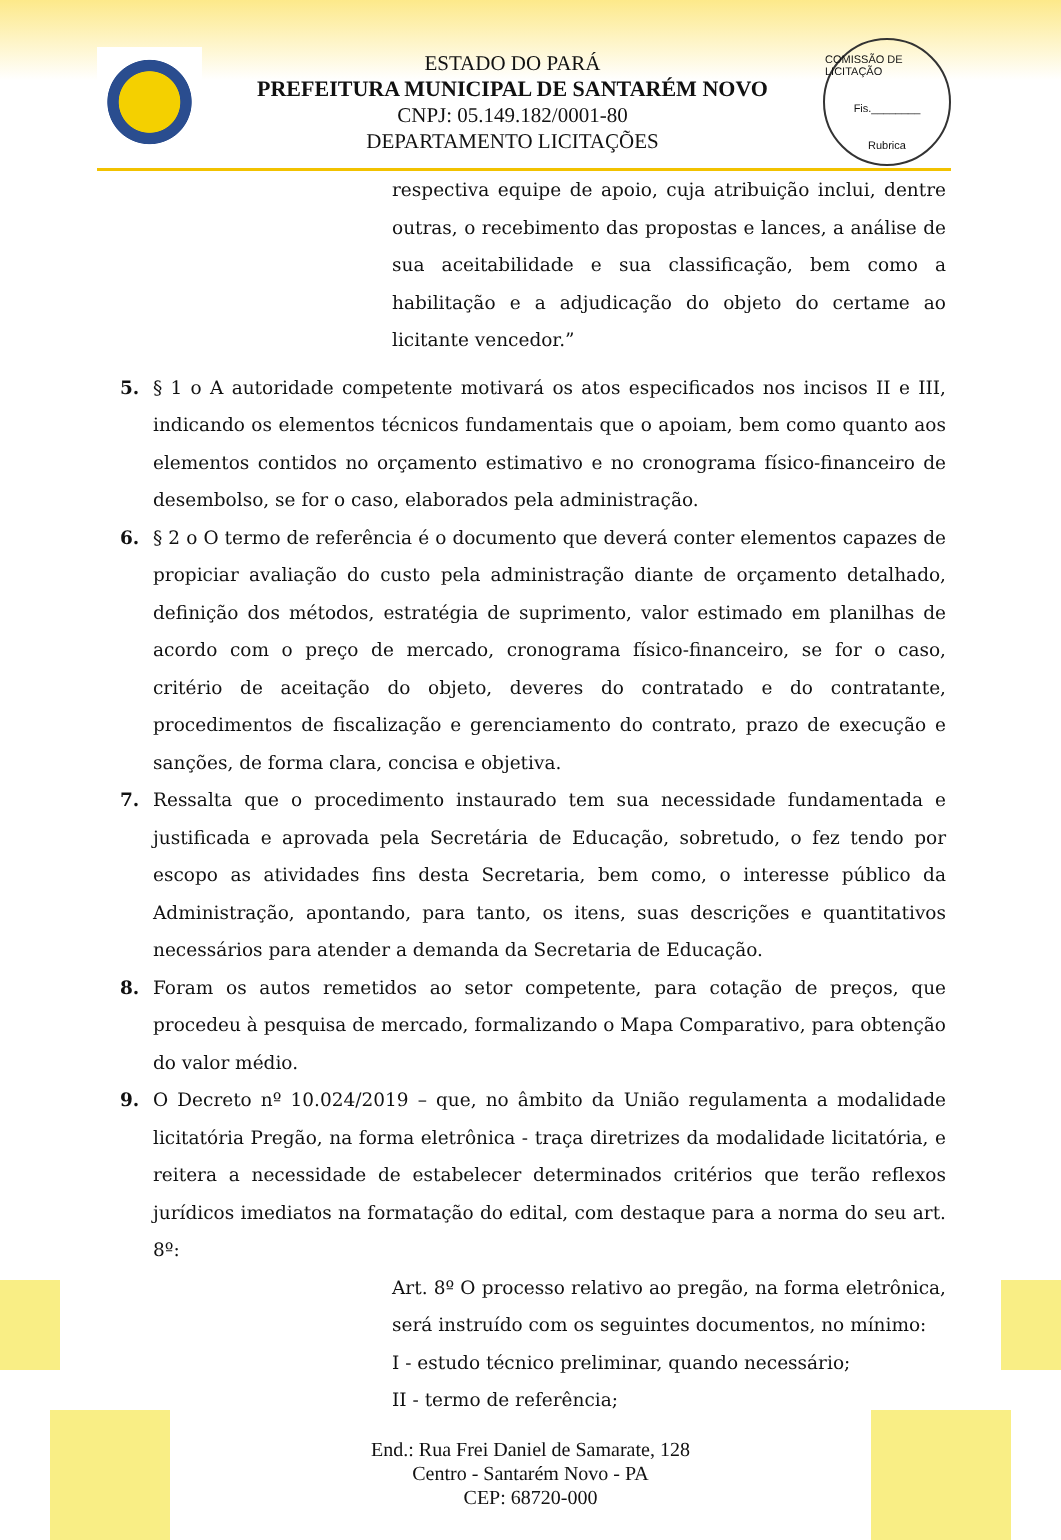ESTADO DO PARÁ
PREFEITURA MUNICIPAL DE SANTARÉM NOVO
CNPJ: 05.149.182/0001-80
DEPARTAMENTO LICITAÇÕES
COMISSÃO DE LICITAÇÃO
Fis.________
Rubrica
respectiva equipe de apoio, cuja atribuição inclui, dentre outras, o recebimento das propostas e lances, a análise de sua aceitabilidade e sua classificação, bem como a habilitação e a adjudicação do objeto do certame ao licitante vencedor.”
5. § 1 o A autoridade competente motivará os atos especificados nos incisos II e III, indicando os elementos técnicos fundamentais que o apoiam, bem como quanto aos elementos contidos no orçamento estimativo e no cronograma físico-financeiro de desembolso, se for o caso, elaborados pela administração.
6. § 2 o O termo de referência é o documento que deverá conter elementos capazes de propiciar avaliação do custo pela administração diante de orçamento detalhado, definição dos métodos, estratégia de suprimento, valor estimado em planilhas de acordo com o preço de mercado, cronograma físico-financeiro, se for o caso, critério de aceitação do objeto, deveres do contratado e do contratante, procedimentos de fiscalização e gerenciamento do contrato, prazo de execução e sanções, de forma clara, concisa e objetiva.
7. Ressalta que o procedimento instaurado tem sua necessidade fundamentada e justificada e aprovada pela Secretária de Educação, sobretudo, o fez tendo por escopo as atividades fins desta Secretaria, bem como, o interesse público da Administração, apontando, para tanto, os itens, suas descrições e quantitativos necessários para atender a demanda da Secretaria de Educação.
8. Foram os autos remetidos ao setor competente, para cotação de preços, que procedeu à pesquisa de mercado, formalizando o Mapa Comparativo, para obtenção do valor médio.
9. O Decreto nº 10.024/2019 – que, no âmbito da União regulamenta a modalidade licitatória Pregão, na forma eletrônica - traça diretrizes da modalidade licitatória, e reitera a necessidade de estabelecer determinados critérios que terão reflexos jurídicos imediatos na formatação do edital, com destaque para a norma do seu art. 8º:
Art. 8º O processo relativo ao pregão, na forma eletrônica, será instruído com os seguintes documentos, no mínimo:
I - estudo técnico preliminar, quando necessário;
II - termo de referência;
End.: Rua Frei Daniel de Samarate, 128
Centro - Santarém Novo - PA
CEP: 68720-000